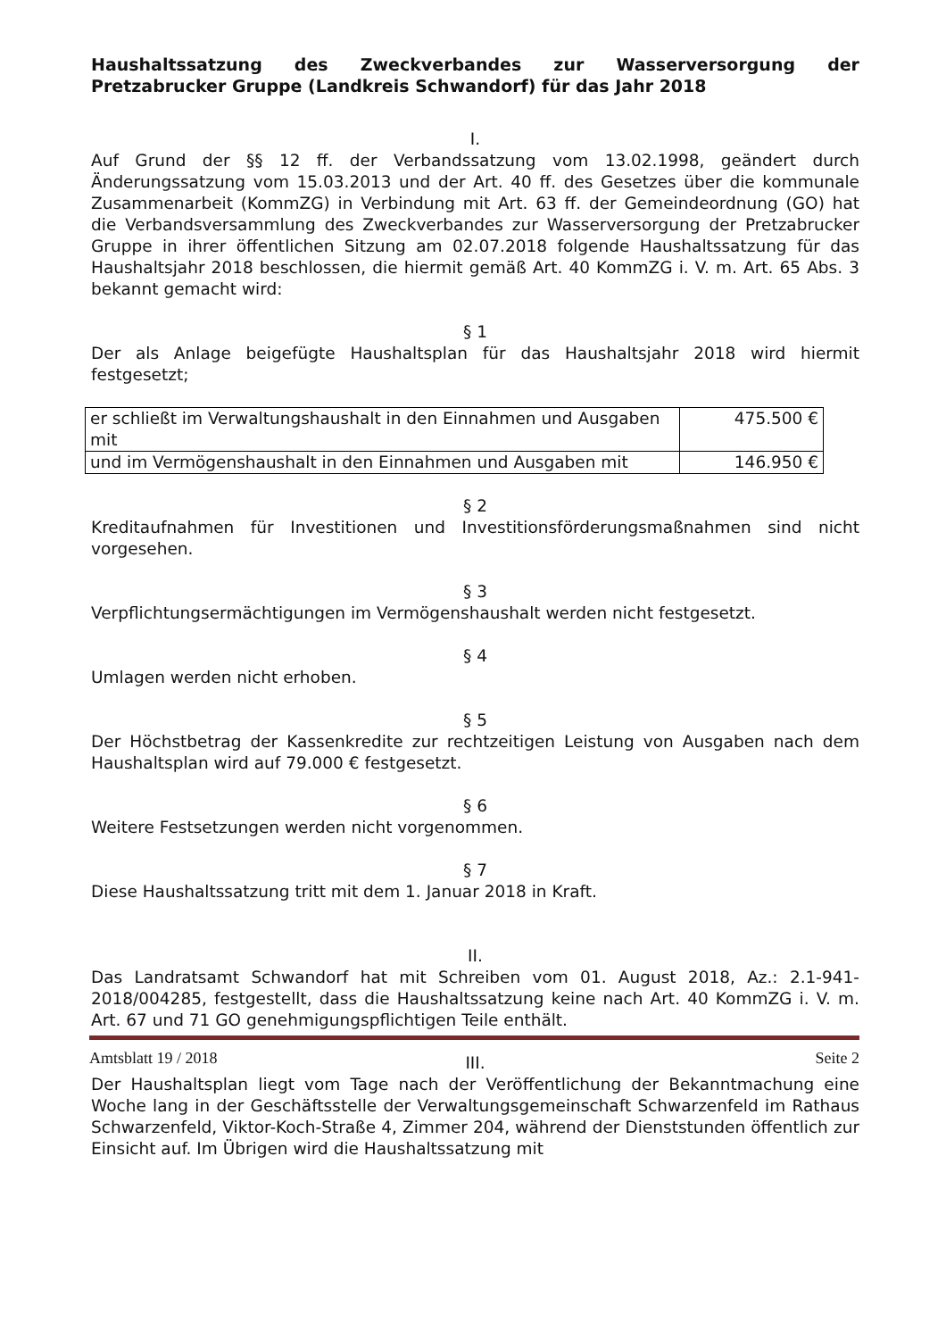Haushaltssatzung des Zweckverbandes zur Wasserversorgung der Pretzabrucker Gruppe (Landkreis Schwandorf) für das Jahr 2018
I.
Auf Grund der §§ 12 ff. der Verbandssatzung vom 13.02.1998, geändert durch Änderungssatzung vom 15.03.2013 und der Art. 40 ff. des Gesetzes über die kommunale Zusammenarbeit (KommZG) in Verbindung mit Art. 63 ff. der Gemeindeordnung (GO) hat die Verbandsversammlung des Zweckverbandes zur Wasserversorgung der Pretzabrucker Gruppe in ihrer öffentlichen Sitzung am 02.07.2018 folgende Haushaltssatzung für das Haushaltsjahr 2018 beschlossen, die hiermit gemäß Art. 40 KommZG i. V. m. Art. 65 Abs. 3 bekannt gemacht wird:
§ 1
Der als Anlage beigefügte Haushaltsplan für das Haushaltsjahr 2018 wird hiermit festgesetzt;
| er schließt im Verwaltungshaushalt in den Einnahmen und Ausgaben mit | 475.500 € |
| und im Vermögenshaushalt in den Einnahmen und Ausgaben mit | 146.950 € |
§ 2
Kreditaufnahmen für Investitionen und Investitionsförderungsmaßnahmen sind nicht vorgesehen.
§ 3
Verpflichtungsermächtigungen im Vermögenshaushalt werden nicht festgesetzt.
§ 4
Umlagen werden nicht erhoben.
§ 5
Der Höchstbetrag der Kassenkredite zur rechtzeitigen Leistung von Ausgaben nach dem Haushaltsplan wird auf 79.000 € festgesetzt.
§ 6
Weitere Festsetzungen werden nicht vorgenommen.
§ 7
Diese Haushaltssatzung tritt mit dem 1. Januar 2018 in Kraft.
II.
Das Landratsamt Schwandorf hat mit Schreiben vom 01. August 2018, Az.: 2.1-941-2018/004285, festgestellt, dass die Haushaltssatzung keine nach Art. 40 KommZG i. V. m. Art. 67 und 71 GO genehmigungspflichtigen Teile enthält.
III.
Der Haushaltsplan liegt vom Tage nach der Veröffentlichung der Bekanntmachung eine Woche lang in der Geschäftsstelle der Verwaltungsgemeinschaft Schwarzenfeld im Rathaus Schwarzenfeld, Viktor-Koch-Straße 4, Zimmer 204, während der Dienststunden öffentlich zur Einsicht auf. Im Übrigen wird die Haushaltssatzung mit
Amtsblatt 19 / 2018 Seite 2